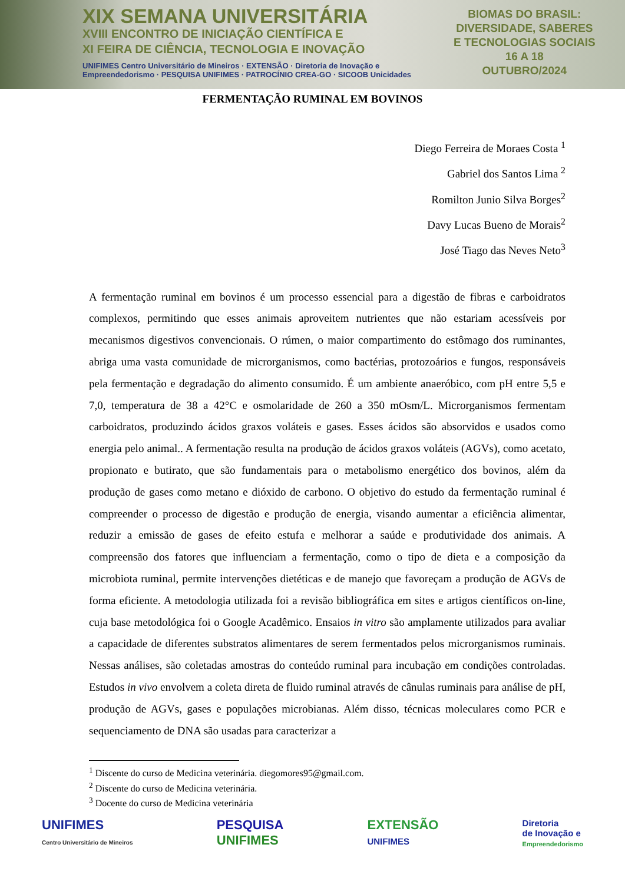XIX SEMANA UNIVERSITÁRIA
XVIII ENCONTRO DE INICIAÇÃO CIENTÍFICA E
XI FEIRA DE CIÊNCIA, TECNOLOGIA E INOVAÇÃO
UNIFIMES Centro Universitário de Mineiros · EXTENSÃO · Diretoria de Inovação e Empreendedorismo · PESQUISA UNIFIMES · PATROCÍNIO CREA-GO · SICOOB Unicidades
BIOMAS DO BRASIL:
DIVERSIDADE, SABERES
E TECNOLOGIAS SOCIAIS
16 A 18
OUTUBRO/2024
FERMENTAÇÃO RUMINAL EM BOVINOS
Diego Ferreira de Moraes Costa <sup>1</sup>
Gabriel dos Santos Lima <sup>2</sup>
Romilton Junio Silva Borges<sup>2</sup>
Davy Lucas Bueno de Morais<sup>2</sup>
José Tiago das Neves Neto<sup>3</sup>
A fermentação ruminal em bovinos é um processo essencial para a digestão de fibras e carboidratos complexos, permitindo que esses animais aproveitem nutrientes que não estariam acessíveis por mecanismos digestivos convencionais. O rúmen, o maior compartimento do estômago dos ruminantes, abriga uma vasta comunidade de microrganismos, como bactérias, protozoários e fungos, responsáveis pela fermentação e degradação do alimento consumido. É um ambiente anaeróbico, com pH entre 5,5 e 7,0, temperatura de 38 a 42°C e osmolaridade de 260 a 350 mOsm/L. Microrganismos fermentam carboidratos, produzindo ácidos graxos voláteis e gases. Esses ácidos são absorvidos e usados como energia pelo animal.. A fermentação resulta na produção de ácidos graxos voláteis (AGVs), como acetato, propionato e butirato, que são fundamentais para o metabolismo energético dos bovinos, além da produção de gases como metano e dióxido de carbono. O objetivo do estudo da fermentação ruminal é compreender o processo de digestão e produção de energia, visando aumentar a eficiência alimentar, reduzir a emissão de gases de efeito estufa e melhorar a saúde e produtividade dos animais. A compreensão dos fatores que influenciam a fermentação, como o tipo de dieta e a composição da microbiota ruminal, permite intervenções dietéticas e de manejo que favoreçam a produção de AGVs de forma eficiente. A metodologia utilizada foi a revisão bibliográfica em sites e artigos científicos on-line, cuja base metodológica foi o Google Acadêmico. Ensaios in vitro são amplamente utilizados para avaliar a capacidade de diferentes substratos alimentares de serem fermentados pelos microrganismos ruminais. Nessas análises, são coletadas amostras do conteúdo ruminal para incubação em condições controladas. Estudos in vivo envolvem a coleta direta de fluido ruminal através de cânulas ruminais para análise de pH, produção de AGVs, gases e populações microbianas. Além disso, técnicas moleculares como PCR e sequenciamento de DNA são usadas para caracterizar a
<sup>1</sup> Discente do curso de Medicina veterinária. diegomores95@gmail.com.
<sup>2</sup> Discente do curso de Medicina veterinária.
<sup>3</sup> Docente do curso de Medicina veterinária
UNIFIMES
Centro Universitário de Mineiros
PESQUISA
UNIFIMES
EXTENSÃO
UNIFIMES
Diretoria
de Inovação e
Empreendedorismo